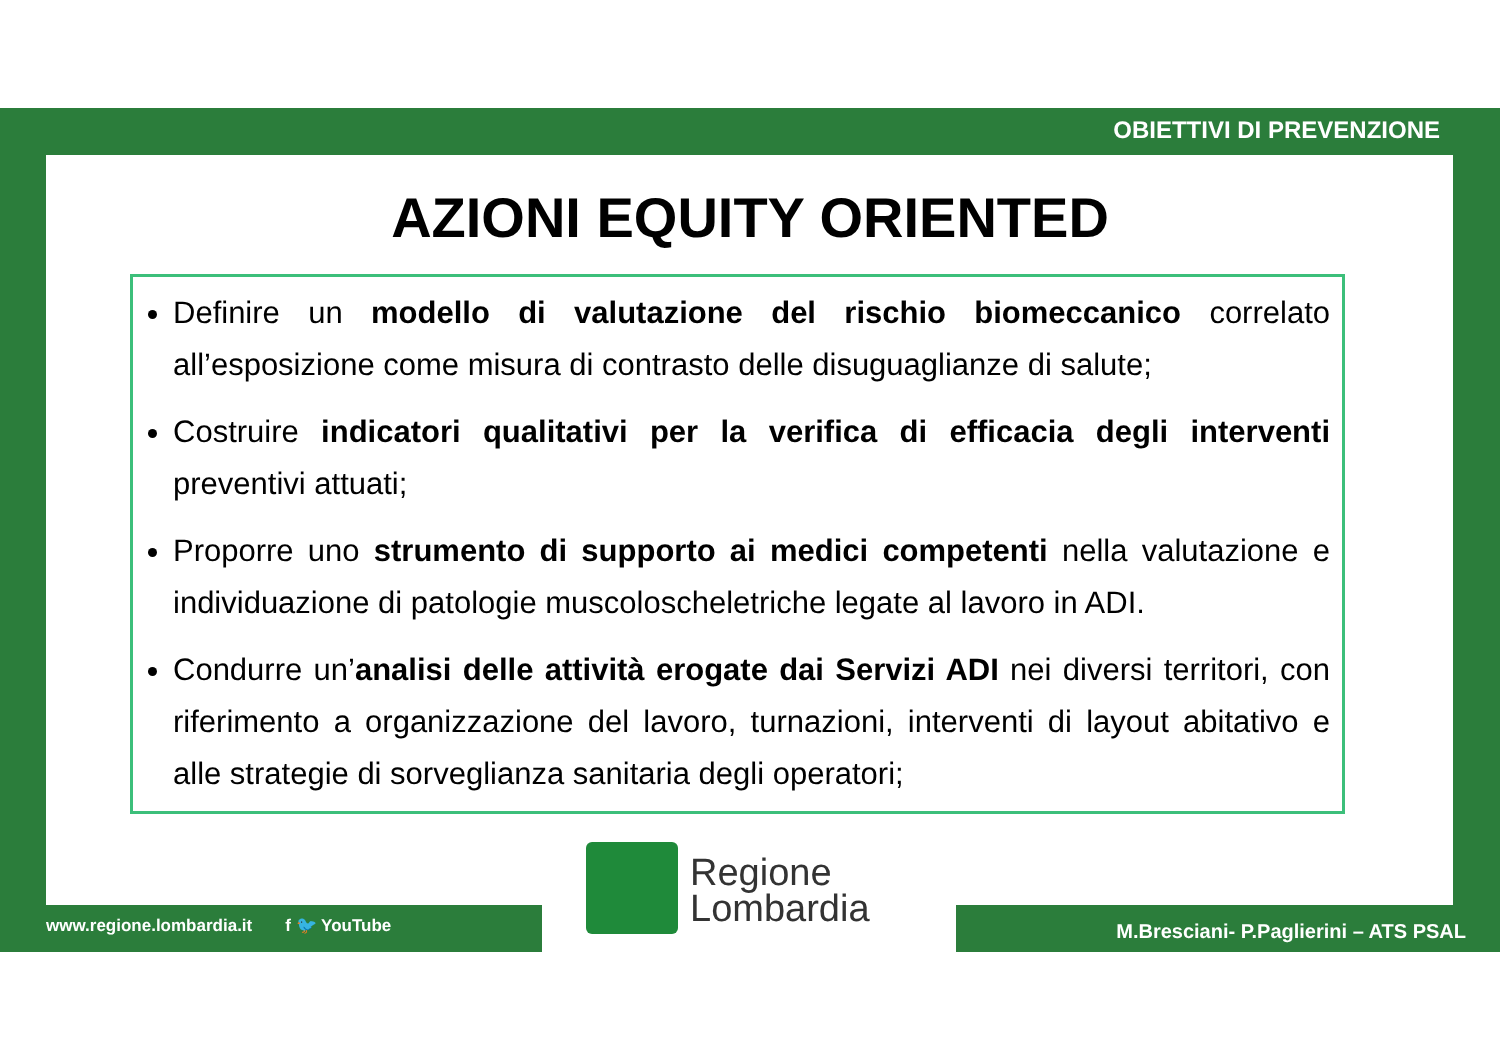OBIETTIVI DI PREVENZIONE
AZIONI EQUITY ORIENTED
Definire un modello di valutazione del rischio biomeccanico correlato all’esposizione come misura di contrasto delle disuguaglianze di salute;
Costruire indicatori qualitativi per la verifica di efficacia degli interventi preventivi attuati;
Proporre uno strumento di supporto ai medici competenti nella valutazione e individuazione di patologie muscoloscheletriche legate al lavoro in ADI.
Condurre un’analisi delle attività erogate dai Servizi ADI nei diversi territori, con riferimento a organizzazione del lavoro, turnazioni, interventi di layout abitativo e alle strategie di sorveglianza sanitaria degli operatori;
Regione
Lombardia
www.regione.lombardia.it f 🐦 YouTube
M.Bresciani- P.Paglierini – ATS PSAL